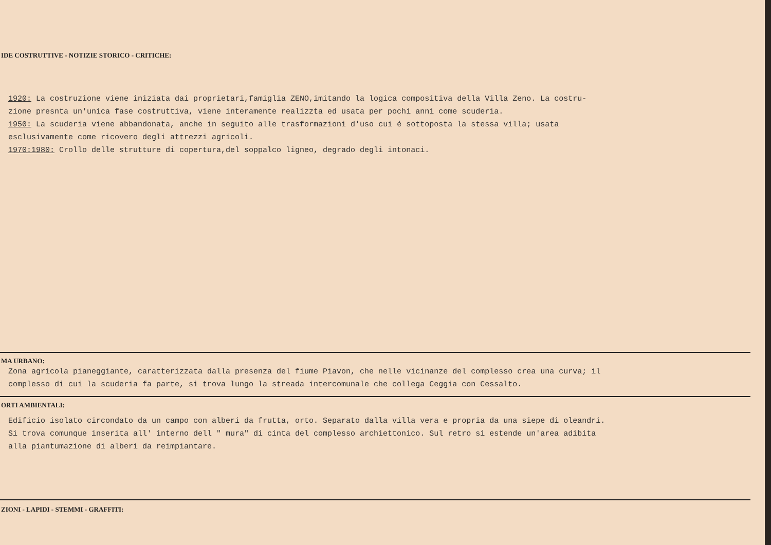IDE COSTRUTTIVE - NOTIZIE STORICO - CRITICHE:
1920: La costruzione viene iniziata dai proprietari,famiglia ZENO,imitando la logica compositiva della Villa Zeno. La costru-
zione presnta un'unica fase costruttiva, viene interamente realizzta ed usata per pochi anni come scuderia.
1950: La scuderia viene abbandonata, anche in seguito alle trasformazioni d'uso cui é sottoposta la stessa villa; usata
esclusivamente come ricovero degli attrezzi agricoli.
1970:1980: Crollo delle strutture di copertura,del soppalco ligneo, degrado degli intonaci.
MA URBANO:
Zona agricola pianeggiante, caratterizzata dalla presenza del fiume Piavon, che nelle vicinanze del complesso crea una curva; il
complesso di cui la scuderia fa parte, si trova lungo la streada intercomunale che collega Ceggia con Cessalto.
ORTI AMBIENTALI:
Edificio isolato circondato da un campo con alberi da frutta, orto. Separato dalla villa vera e propria da una siepe di oleandri.
Si trova comunque inserita all' interno dell " mura" di cinta del complesso archiettonico. Sul retro si estende un'area adibita
alla piantumazione di alberi da reimpiantare.
ZIONI - LAPIDI - STEMMI - GRAFFITI: